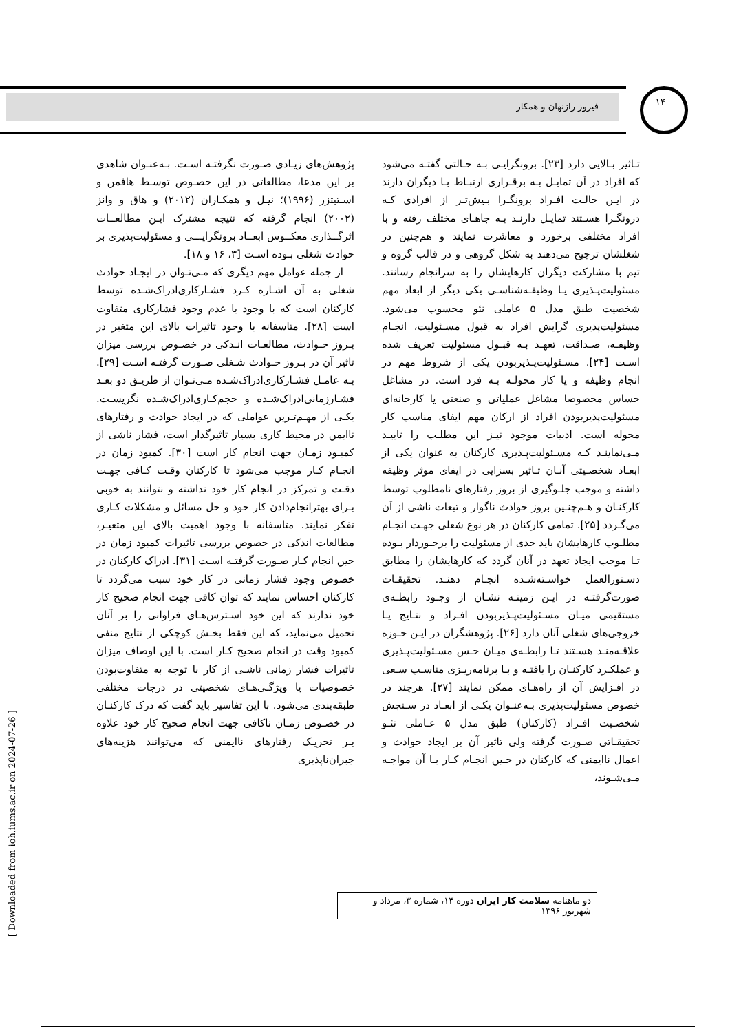فیروز رازنهان و همکار
۱۴
تـاثیر بـالایی دارد [۲۳]. برونگرایـی بـه حـالتی گفتـه می‌شود که افراد در آن تمایـل بـه برقـراری ارتبـاط بـا دیگران دارند در ایـن حالـت افـراد برونگـرا بـیش‌تـر از افرادی کـه درونگـرا هسـتند تمایـل دارنـد بـه جاهـای مختلف رفته و با افراد مختلفی برخورد و معاشرت نمایند و هم‌چنین در شغلشان ترجیح می‌دهند به شکل گروهی و در قالب گروه و تیم با مشارکت دیگران کارهایشان را به سرانجام رسانند. مسئولیت‌پـذیری یـا وظیفـه‌شناسـی یکی دیگر از ابعاد مهم شخصیت طبق مدل ۵ عاملی نئو محسوب می‌شود. مسئولیت‌پذیری گرایش افراد به قبول مسـئولیت، انجـام وظیفـه، صـداقت، تعهـد بـه قبـول مسئولیت تعریف شده اسـت [۲۴]. مسـئولیت‌پـذیربودن یکی از شروط مهم در انجام وظیفه و یا کار محولـه بـه فرد است. در مشاغل حساس مخصوصا مشاغل عملیاتی و صنعتی یا کارخانه‌ای مسئولیت‌پذیربودن افراد از ارکان مهم ایفای مناسب کار محوله است. ادبیات موجود نیـز این مطلـب را تاییـد مـی‌نماینـد کـه مسـئولیت‌پـذیری کارکنان به عنوان یکی از ابعـاد شخصـیتی آنـان تـاثیر بسزایی در ایفای موثر وظیفه داشته و موجب جلـوگیری از بروز رفتارهای نامطلوب توسط کارکنـان و هـم‌چنـین بروز حوادث ناگوار و تبعات ناشی از آن می‌گـردد [۲۵]. تمامی کارکنان در هر نوع شغلی جهـت انجـام مطلـوب کارهایشان باید حدی از مسئولیت را برخـوردار بـوده تـا موجب ایجاد تعهد در آنان گردد که کارهایشان را مطابق دسـتورالعمل خواسـته‌شـده انجـام دهنـد. تحقیقـات صورت‌گرفتـه در ایـن زمینـه نشـان از وجـود رابطـه‌ی مستقیمی میـان مسـئولیت‌پـذیربودن افـراد و نتـایج یـا خروجی‌های شغلی آنان دارد [۲۶]. پژوهشگران در ایـن حـوزه علاقـه‌منـد هسـتند تـا رابطـه‌ی میـان حـس مسـئولیت‌پـذیری و عملکـرد کارکنـان را یافتـه و بـا برنامه‌ریـزی مناسـب سـعی در افـزایش آن از راه‌هـای ممکن نمایند [۲۷]. هرچند در خصوص مسئولیت‌پذیری بـه‌عنـوان یکـی از ابعـاد در سـنجش شخصـیت افـراد (کارکنان) طبق مدل ۵ عـاملی نئـو تحقیقـاتی صـورت گرفته ولی تاثیر آن بر ایجاد حوادث و اعمال ناایمنی که کارکنان در حـین انجـام کـار بـا آن مواجـه مـی‌شـوند،
پژوهش‌های زیـادی صـورت نگرفتـه اسـت. بـه‌عنـوان شاهدی بر این مدعا، مطالعاتی در این خصـوص توسـط هافمن و اسـتیتزر (۱۹۹۶)؛ نیـل و همکـاران (۲۰۱۲) و هاق و وانز (۲۰۰۲) انجام گرفته که نتیجه مشترک ایـن مطالعــات اثرگــذاری معکــوس ابعــاد برونگرایـــی و مسئولیت‌پذیری بر حوادث شغلی بـوده اسـت [۳، ۱۶ و ۱۸].
از جمله عوامل مهم دیگری که مـی‌تـوان در ایجـاد حوادث شغلی به آن اشـاره کـرد فشـارکاری‌ادراک‌شـده توسط کارکنان است که با وجود یا عدم وجود فشارکاری متفاوت است [۲۸]. متاسفانه با وجود تاثیرات بالای این متغیر در بـروز حـوادث، مطالعـات انـدکی در خصـوص بررسی میزان تاثیر آن در بـروز حـوادث شـغلی صـورت گرفتـه اسـت [۲۹]. بـه عامـل فشـارکاری‌ادراک‌شـده مـی‌تـوان از طریـق دو بعـد فشـارزمانی‌ادراک‌شـده و حجم‌کـاری‌ادراک‌شـده نگریسـت. یکـی از مهـم‌تـرین عواملی که در ایجاد حوادث و رفتارهای ناایمن در محیط کاری بسیار تاثیرگذار است، فشار ناشی از کمبـود زمـان جهت انجام کار است [۳۰]. کمبود زمان در انجـام کـار موجب می‌شود تا کارکنان وقـت کـافی جهـت دقـت و تمرکز در انجام کار خود نداشته و نتوانند به خوبی بـرای بهترانجام‌دادن کار خود و حل مسائل و مشکلات کـاری تفکر نمایند. متاسفانه با وجود اهمیت بالای این متغیـر، مطالعات اندکی در خصوص بررسی تاثیرات کمبود زمان در حین انجام کـار صـورت گرفتـه اسـت [۳۱]. ادراک کارکنان در خصوص وجود فشار زمانی در کار خود سبب می‌گردد تا کارکنان احساس نمایند که توان کافی جهت انجام صحیح کار خود ندارند که این خود اسـترس‌هـای فراوانی را بر آنان تحمیل می‌نماید، که این فقط بخـش کوچکی از نتایج منفی کمبود وقت در انجام صحیح کـار است. با این اوصاف میزان تاثیرات فشار زمانی ناشـی از کار با توجه به متفاوت‌بودن خصوصیات یا ویژگـی‌هـای شخصیتی در درجات مختلفی طبقه‌بندی می‌شود. با این تفاسیر باید گفت که درک کارکنـان در خصـوص زمـان ناکافی جهت انجام صحیح کار خود علاوه بـر تحریـک رفتارهای ناایمنی که می‌توانند هزینه‌های جبران‌ناپذیری
دو ماهنامه سلامت کار ایران دوره ۱۴، شماره ۳، مرداد و شهریور ۱۳۹۶
[ Downloaded from ioh.iums.ac.ir on 2024-07-26 ]